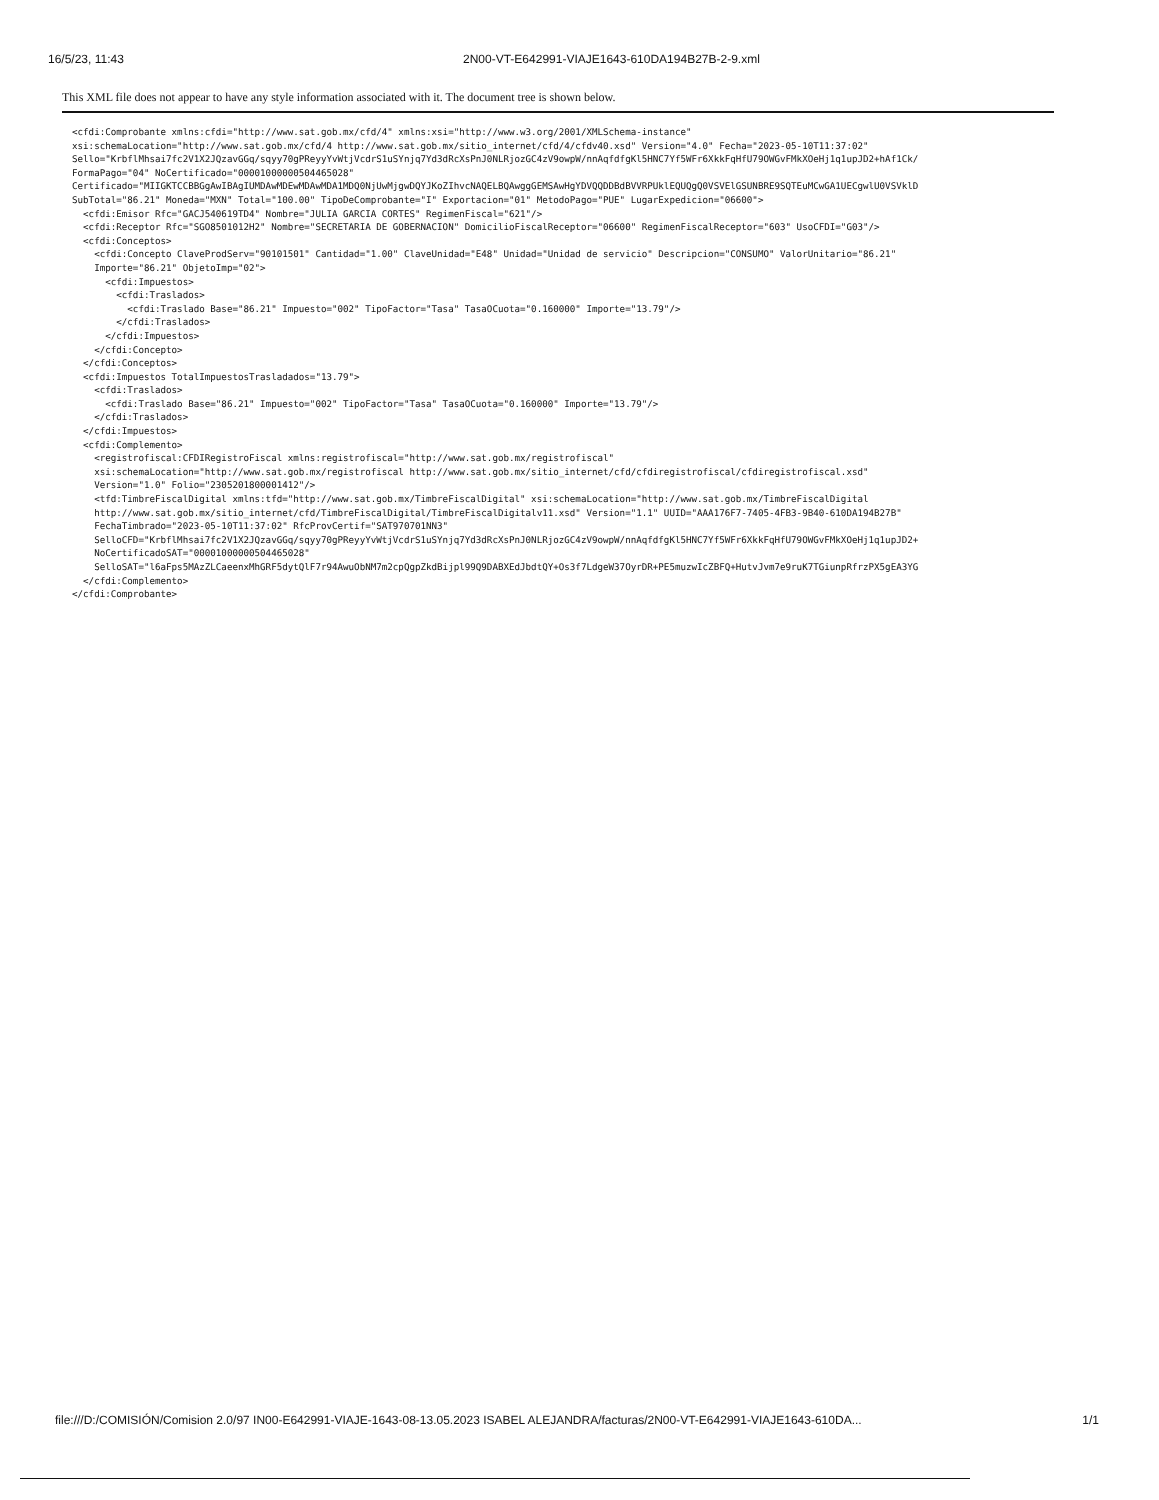16/5/23, 11:43 2N00-VT-E642991-VIAJE1643-610DA194B27B-2-9.xml
This XML file does not appear to have any style information associated with it. The document tree is shown below.
<cfdi:Comprobante xmlns:cfdi="http://www.sat.gob.mx/cfd/4" xmlns:xsi="http://www.w3.org/2001/XMLSchema-instance"
xsi:schemaLocation="http://www.sat.gob.mx/cfd/4 http://www.sat.gob.mx/sitio_internet/cfd/4/cfdv40.xsd" Version="4.0" Fecha="2023-05-10T11:37:02"
Sello="KrbflMhsai7fc2V1X2JQzavGGq/sqyy70gPReyyYvWtjVcdrS1uSYnjq7Yd3dRcXsPnJ0NLRjozGC4zV9owpW/nnAqfdfgKl5HNC7Yf5WFr6XkkFqHfU79OWGvFMkXOeHj1q1upJD2+hAf1Ck/
FormaPago="04" NoCertificado="00001000000504465028"
Certificado="MIIGKTCCBBGgAwIBAgIUMDAwMDEwMDAwMDA1MDQ0NjUwMjgwDQYJKoZIhvcNAQELBQAwggGEMSAwHgYDVQQDDBdBVVRPUklEQUQgQ0VSVElGSUNBRE9SQTEuMCwGA1UECgwlU0VSVklD
SubTotal="86.21" Moneda="MXN" Total="100.00" TipoDeComprobante="I" Exportacion="01" MetodoPago="PUE" LugarExpedicion="06600">
  <cfdi:Emisor Rfc="GACJ540619TD4" Nombre="JULIA GARCIA CORTES" RegimenFiscal="621"/>
  <cfdi:Receptor Rfc="SGO8501012H2" Nombre="SECRETARIA DE GOBERNACION" DomicilioFiscalReceptor="06600" RegimenFiscalReceptor="603" UsoCFDI="G03"/>
  <cfdi:Conceptos>
    <cfdi:Concepto ClaveProdServ="90101501" Cantidad="1.00" ClaveUnidad="E48" Unidad="Unidad de servicio" Descripcion="CONSUMO" ValorUnitario="86.21"
    Importe="86.21" ObjetoImp="02">
      <cfdi:Impuestos>
        <cfdi:Traslados>
          <cfdi:Traslado Base="86.21" Impuesto="002" TipoFactor="Tasa" TasaOCuota="0.160000" Importe="13.79"/>
        </cfdi:Traslados>
      </cfdi:Impuestos>
    </cfdi:Concepto>
  </cfdi:Conceptos>
  <cfdi:Impuestos TotalImpuestosTrasladados="13.79">
    <cfdi:Traslados>
      <cfdi:Traslado Base="86.21" Impuesto="002" TipoFactor="Tasa" TasaOCuota="0.160000" Importe="13.79"/>
    </cfdi:Traslados>
  </cfdi:Impuestos>
  <cfdi:Complemento>
    <registrofiscal:CFDIRegistroFiscal xmlns:registrofiscal="http://www.sat.gob.mx/registrofiscal"
    xsi:schemaLocation="http://www.sat.gob.mx/registrofiscal http://www.sat.gob.mx/sitio_internet/cfd/cfdiregistrofiscal/cfdiregistrofiscal.xsd"
    Version="1.0" Folio="2305201800001412"/>
    <tfd:TimbreFiscalDigital xmlns:tfd="http://www.sat.gob.mx/TimbreFiscalDigital" xsi:schemaLocation="http://www.sat.gob.mx/TimbreFiscalDigital
    http://www.sat.gob.mx/sitio_internet/cfd/TimbreFiscalDigital/TimbreFiscalDigitalv11.xsd" Version="1.1" UUID="AAA176F7-7405-4FB3-9B40-610DA194B27B"
    FechaTimbrado="2023-05-10T11:37:02" RfcProvCertif="SAT970701NN3"
    SelloCFD="KrbflMhsai7fc2V1X2JQzavGGq/sqyy70gPReyyYvWtjVcdrS1uSYnjq7Yd3dRcXsPnJ0NLRjozGC4zV9owpW/nnAqfdfgKl5HNC7Yf5WFr6XkkFqHfU79OWGvFMkXOeHj1q1upJD2+
    NoCertificadoSAT="00001000000504465028"
    SelloSAT="l6aFps5MAzZLCaeenxMhGRF5dytQlF7r94AwuObNM7m2cpQgpZkdBijpl99Q9DABXEdJbdtQY+Os3f7LdgeW37OyrDR+PE5muzwIcZBFQ+HutvJvm7e9ruK7TGiunpRfrzPX5gEA3YG
  </cfdi:Complemento>
</cfdi:Comprobante>
file:///D:/COMISIÓN/Comision 2.0/97 IN00-E642991-VIAJE-1643-08-13.05.2023 ISABEL ALEJANDRA/facturas/2N00-VT-E642991-VIAJE1643-610DA... 1/1